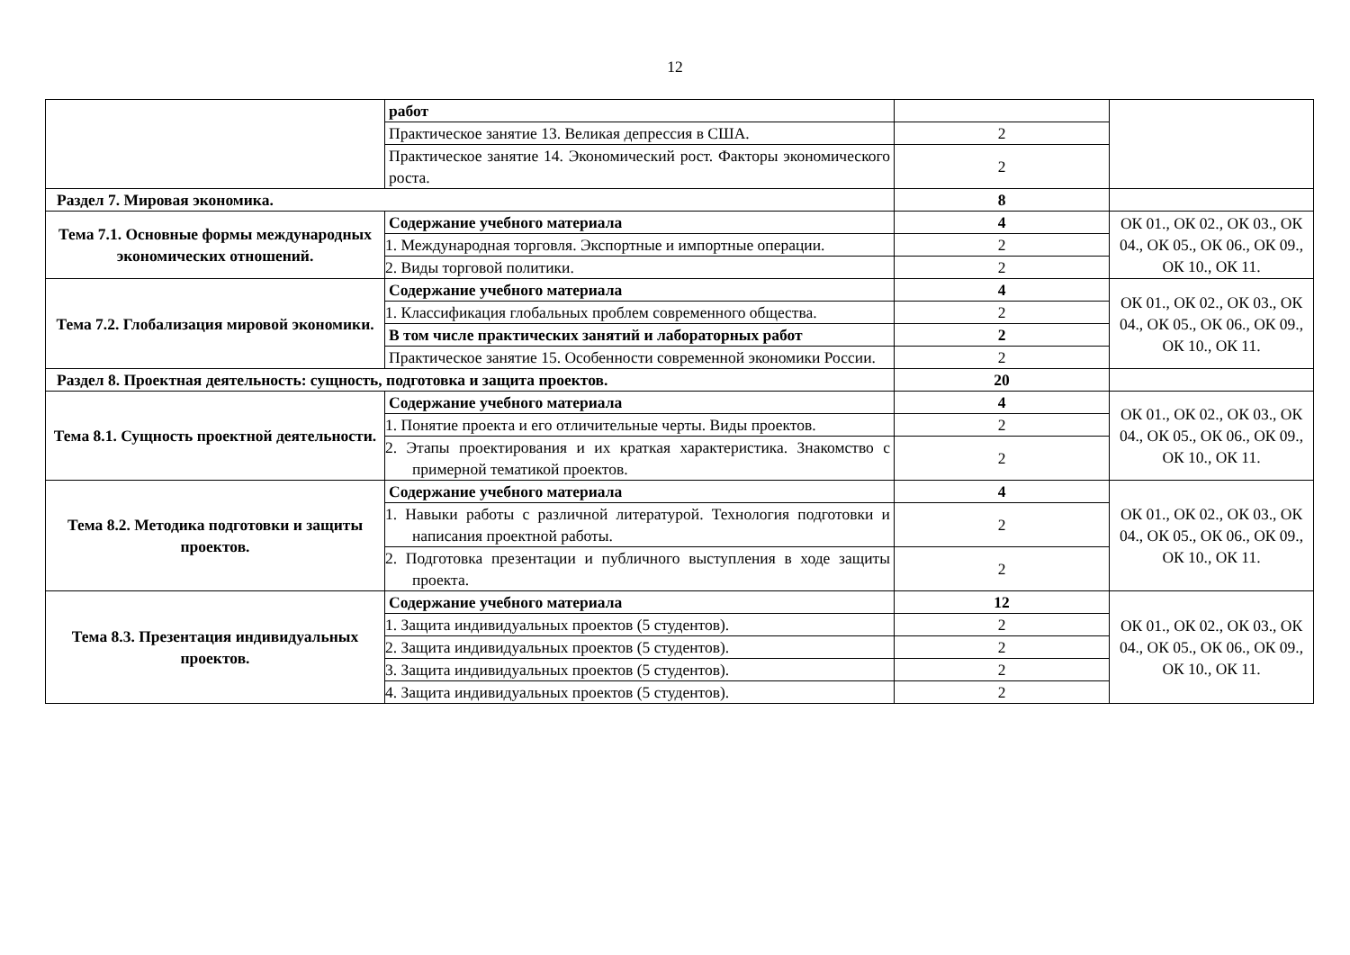12
| | работ | | |
| | Практическое занятие 13. Великая депрессия в США. | 2 | |
| | Практическое занятие 14. Экономический рост. Факторы экономического роста. | 2 | |
| Раздел 7. Мировая экономика. | | 8 | |
| Тема 7.1. Основные формы международных экономических отношений. | Содержание учебного материала | 4 | ОК 01., ОК 02., ОК 03., ОК 04., ОК 05., ОК 06., ОК 09., ОК 10., ОК 11. |
| | 1. Международная торговля. Экспортные и импортные операции. | 2 | |
| | 2. Виды торговой политики. | 2 | |
| Тема 7.2. Глобализация мировой экономики. | Содержание учебного материала | 4 | ОК 01., ОК 02., ОК 03., ОК 04., ОК 05., ОК 06., ОК 09., ОК 10., ОК 11. |
| | 1. Классификация глобальных проблем современного общества. | 2 | |
| | В том числе практических занятий и лабораторных работ | 2 | |
| | Практическое занятие 15. Особенности современной экономики России. | 2 | |
| Раздел 8. Проектная деятельность: сущность, подготовка и защита проектов. | | 20 | |
| Тема 8.1. Сущность проектной деятельности. | Содержание учебного материала | 4 | ОК 01., ОК 02., ОК 03., ОК 04., ОК 05., ОК 06., ОК 09., ОК 10., ОК 11. |
| | 1. Понятие проекта и его отличительные черты. Виды проектов. | 2 | |
| | 2. Этапы проектирования и их краткая характеристика. Знакомство с примерной тематикой проектов. | 2 | |
| Тема 8.2. Методика подготовки и защиты проектов. | Содержание учебного материала | 4 | ОК 01., ОК 02., ОК 03., ОК 04., ОК 05., ОК 06., ОК 09., ОК 10., ОК 11. |
| | 1. Навыки работы с различной литературой. Технология подготовки и написания проектной работы. | 2 | |
| | 2. Подготовка презентации и публичного выступления в ходе защиты проекта. | 2 | |
| Тема 8.3. Презентация индивидуальных проектов. | Содержание учебного материала | 12 | ОК 01., ОК 02., ОК 03., ОК 04., ОК 05., ОК 06., ОК 09., ОК 10., ОК 11. |
| | 1. Защита индивидуальных проектов (5 студентов). | 2 | |
| | 2. Защита индивидуальных проектов (5 студентов). | 2 | |
| | 3. Защита индивидуальных проектов (5 студентов). | 2 | |
| | 4. Защита индивидуальных проектов (5 студентов). | 2 | |